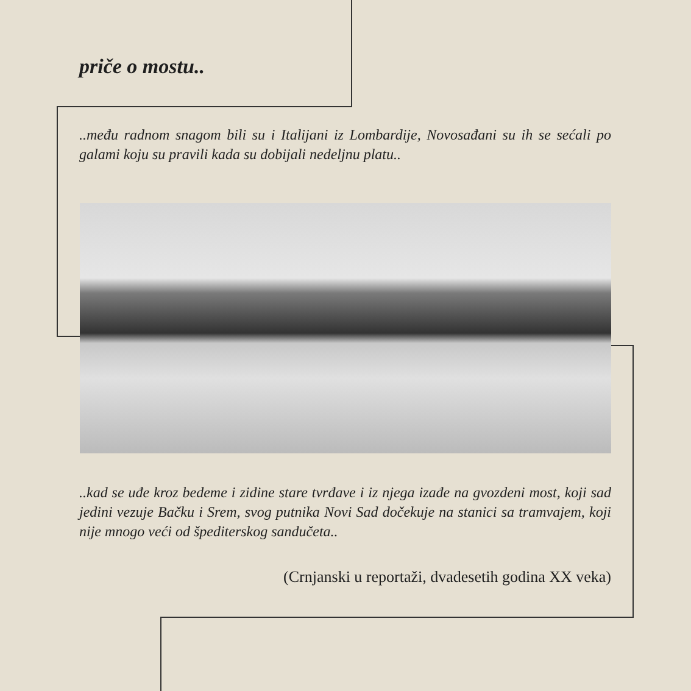priče o mostu..
..među radnom snagom bili su i Italijani iz Lombardije, Novosađani su ih se sećali po galami koju su pravili kada su dobijali nedeljnu platu..
..kad se uđe kroz bedeme i zidine stare tvrđave i iz njega izađe na gvozdeni most, koji sad jedini vezuje Bačku i Srem, svog putnika Novi Sad dočekuje na stanici sa tramvajem, koji nije mnogo veći od špediterskog sandučeta..
(Crnjanski u reportaži, dvadesetih godina XX veka)